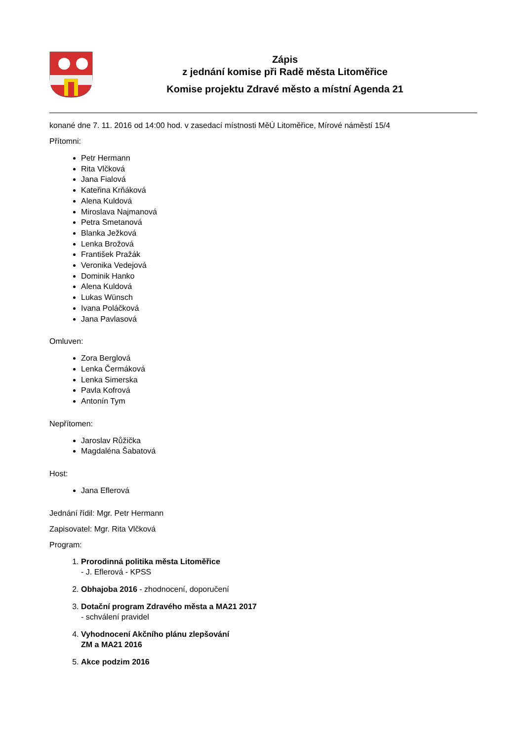Zápis
z jednání komise při Radě města Litoměřice
Komise projektu Zdravé město a místní Agenda 21
konané dne 7. 11. 2016 od 14:00 hod. v zasedací místnosti MěÚ Litoměřice, Mírové náměstí 15/4
Přítomni:
Petr Hermann
Rita Vlčková
Jana Fialová
Kateřina Krňáková
Alena Kuldová
Miroslava Najmanová
Petra Smetanová
Blanka Ježková
Lenka Brožová
František Pražák
Veronika Vedejová
Dominik Hanko
Alena Kuldová
Lukas Wünsch
Ivana Poláčková
Jana Pavlasová
Omluven:
Zora Berglová
Lenka Čermáková
Lenka Simerska
Pavla Kofrová
Antonín Tym
Nepřítomen:
Jaroslav Růžička
Magdaléna Šabatová
Host:
Jana Eflerová
Jednání řídil: Mgr. Petr Hermann
Zapisovatel: Mgr. Rita Vlčková
Program:
1. Prorodinná politika města Litoměřice
- J. Eflerová - KPSS
2. Obhajoba 2016 - zhodnocení, doporučení
3. Dotační program Zdravého města a MA21 2017
- schválení pravidel
4. Vyhodnocení Akčního plánu zlepšování
ZM a MA21 2016
5. Akce podzim 2016